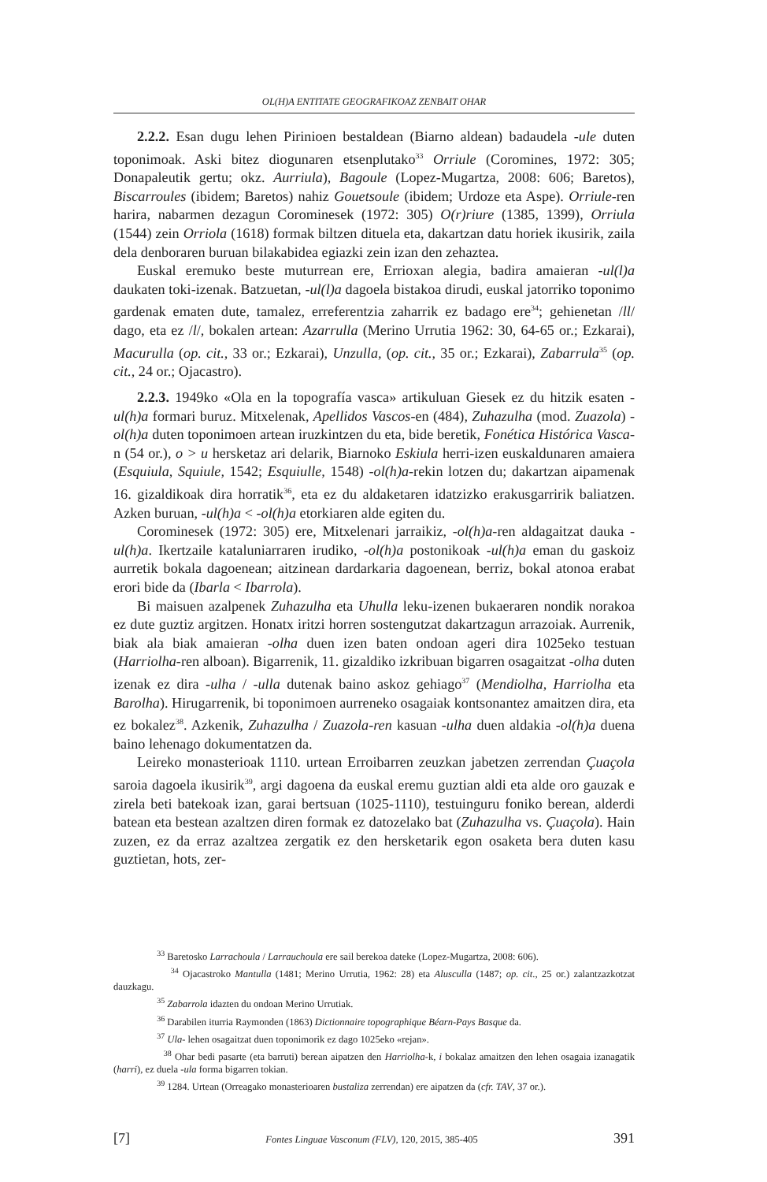OL(H)A ENTITATE GEOGRAFIKOAZ ZENBAIT OHAR
2.2.2. Esan dugu lehen Pirinioen bestaldean (Biarno aldean) badaudela -ule duten toponimoak. Aski bitez diogunaren etsenplutako<sup>33</sup> Orriule (Coromines, 1972: 305; Donapaleutik gertu; okz. Aurriula), Bagoule (Lopez-Mugartza, 2008: 606; Baretos), Biscarroules (ibidem; Baretos) nahiz Gouetsoule (ibidem; Urdoze eta Aspe). Orriule-ren harira, nabarmen dezagun Corominesek (1972: 305) O(r)riure (1385, 1399), Orriula (1544) zein Orriola (1618) formak biltzen dituela eta, dakartzan datu horiek ikusirik, zaila dela denboraren buruan bilakabidea egiazki zein izan den zehaztea.
Euskal eremuko beste muturrean ere, Errioxan alegia, badira amaieran -ul(l)a daukaten toki-izenak. Batzuetan, -ul(l)a dagoela bistakoa dirudi, euskal jatorriko toponimo gardenak ematen dute, tamalez, erreferentzia zaharrik ez badago ere<sup>34</sup>; gehienetan /ll/ dago, eta ez /l/, bokalen artean: Azarrulla (Merino Urrutia 1962: 30, 64-65 or.; Ezkarai), Macurulla (op. cit., 33 or.; Ezkarai), Unzulla, (op. cit., 35 or.; Ezkarai), Zabarrula<sup>35</sup> (op. cit., 24 or.; Ojacastro).
2.2.3. 1949ko «Ola en la topografía vasca» artikuluan Giesek ez du hitzik esaten -ul(h)a formari buruz. Mitxelenak, Apellidos Vascos-en (484), Zuhazulha (mod. Zuazola) -ol(h)a duten toponimoen artean iruzkintzen du eta, bide beretik, Fonética Histórica Vasca-n (54 or.), o > u hersketaz ari delarik, Biarnoko Eskiula herri-izen euskaldunaren amaiera (Esquiula, Squiule, 1542; Esquiulle, 1548) -ol(h)a-rekin lotzen du; dakartzan aipamenak 16. gizaldikoak dira horratik<sup>36</sup>, eta ez du aldaketaren idatzizko erakusgarririk baliatzen. Azken buruan, -ul(h)a < -ol(h)a etorkiaren alde egiten du.
Corominesek (1972: 305) ere, Mitxelenari jarraikiz, -ol(h)a-ren aldagaitzat dauka -ul(h)a. Ikertzaile kataluniarraren irudiko, -ol(h)a postonikoak -ul(h)a eman du gaskoiz aurretik bokala dagoenean; aitzinean dardarkaria dagoenean, berriz, bokal atonoa erabat erori bide da (Ibarla < Ibarrola).
Bi maisuen azalpenek Zuhazulha eta Uhulla leku-izenen bukaeraren nondik norakoa ez dute guztiz argitzen. Honatx iritzi horren sostengutzat dakartzagun arrazoiak. Aurrenik, biak ala biak amaieran -olha duen izen baten ondoan ageri dira 1025eko testuan (Harriolha-ren alboan). Bigarrenik, 11. gizaldiko izkribuan bigarren osagaitzat -olha duten izenak ez dira -ulha / -ulla dutenak baino askoz gehiago<sup>37</sup> (Mendiolha, Harriolha eta Barolha). Hirugarrenik, bi toponimoen aurreneko osagaiak kontsonantez amaitzen dira, eta ez bokalez<sup>38</sup>. Azkenik, Zuhazulha / Zuazola-ren kasuan -ulha duen aldakia -ol(h)a duena baino lehenago dokumentatzen da.
Leireko monasterioak 1110. urtean Erroibarren zeuzkan jabetzen zerrendan Çuaçola saroia dagoela ikusirik<sup>39</sup>, argi dagoena da euskal eremu guztian aldi eta alde oro gauzak e zirela beti batekoak izan, garai bertsuan (1025-1110), testuinguru foniko berean, alderdi batean eta bestean azaltzen diren formak ez datozelako bat (Zuhazulha vs. Çuaçola). Hain zuzen, ez da erraz azaltzea zergatik ez den hersketarik egon osaketa bera duten kasu guztietan, hots, zer-
<sup>33</sup> Baretosko Larrachoula / Larrauchoula ere sail berekoa dateke (Lopez-Mugartza, 2008: 606).
<sup>34</sup> Ojacastroko Mantulla (1481; Merino Urrutia, 1962: 28) eta Alusculla (1487; op. cit., 25 or.) zalantzazkotzat dauzkagu.
<sup>35</sup> Zabarrola idazten du ondoan Merino Urrutiak.
<sup>36</sup> Darabilen iturria Raymonden (1863) Dictionnaire topographique Béarn-Pays Basque da.
<sup>37</sup> Ula- lehen osagaitzat duen toponimorik ez dago 1025eko «rejan».
<sup>38</sup> Ohar bedi pasarte (eta barruti) berean aipatzen den Harriolha-k, i bokalaz amaitzen den lehen osagaia izanagatik (harri), ez duela -ula forma bigarren tokian.
<sup>39</sup> 1284. Urtean (Orreagako monasterioaren bustaliza zerrendan) ere aipatzen da (cfr. TAV, 37 or.).
[7] Fontes Linguae Vasconum (FLV), 120, 2015, 385-405 391